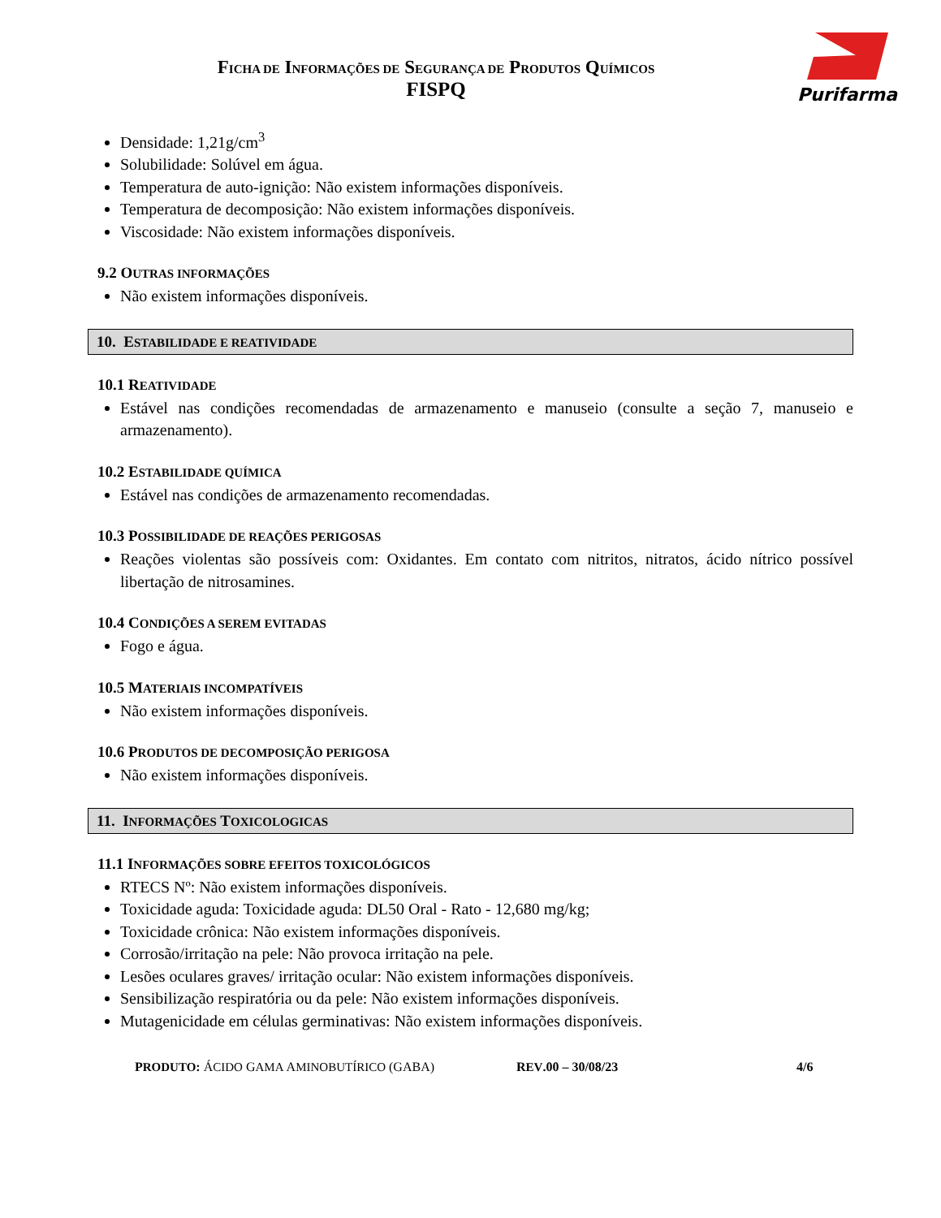FICHA DE INFORMAÇÕES DE SEGURANÇA DE PRODUTOS QUÍMICOS
FISPQ
Purifarma
Densidade: 1,21g/cm<sup>3</sup>
Solubilidade: Solúvel em água.
Temperatura de auto-ignição: Não existem informações disponíveis.
Temperatura de decomposição: Não existem informações disponíveis.
Viscosidade: Não existem informações disponíveis.
9.2 OUTRAS INFORMAÇÕES
Não existem informações disponíveis.
10. ESTABILIDADE E REATIVIDADE
10.1 REATIVIDADE
Estável nas condições recomendadas de armazenamento e manuseio (consulte a seção 7, manuseio e armazenamento).
10.2 ESTABILIDADE QUÍMICA
Estável nas condições de armazenamento recomendadas.
10.3 POSSIBILIDADE DE REAÇÕES PERIGOSAS
Reações violentas são possíveis com: Oxidantes. Em contato com nitritos, nitratos, ácido nítrico possível libertação de nitrosamines.
10.4 CONDIÇÕES A SEREM EVITADAS
Fogo e água.
10.5 MATERIAIS INCOMPATÍVEIS
Não existem informações disponíveis.
10.6 PRODUTOS DE DECOMPOSIÇÃO PERIGOSA
Não existem informações disponíveis.
11. INFORMAÇÕES TOXICOLOGICAS
11.1 INFORMAÇÕES SOBRE EFEITOS TOXICOLÓGICOS
RTECS Nº: Não existem informações disponíveis.
Toxicidade aguda: Toxicidade aguda: DL50 Oral - Rato - 12,680 mg/kg;
Toxicidade crônica: Não existem informações disponíveis.
Corrosão/irritação na pele: Não provoca irritação na pele.
Lesões oculares graves/ irritação ocular: Não existem informações disponíveis.
Sensibilização respiratória ou da pele: Não existem informações disponíveis.
Mutagenicidade em células germinativas: Não existem informações disponíveis.
PRODUTO: ÁCIDO GAMA AMINOBUTÍRICO (GABA) REV.00 – 30/08/23 4/6